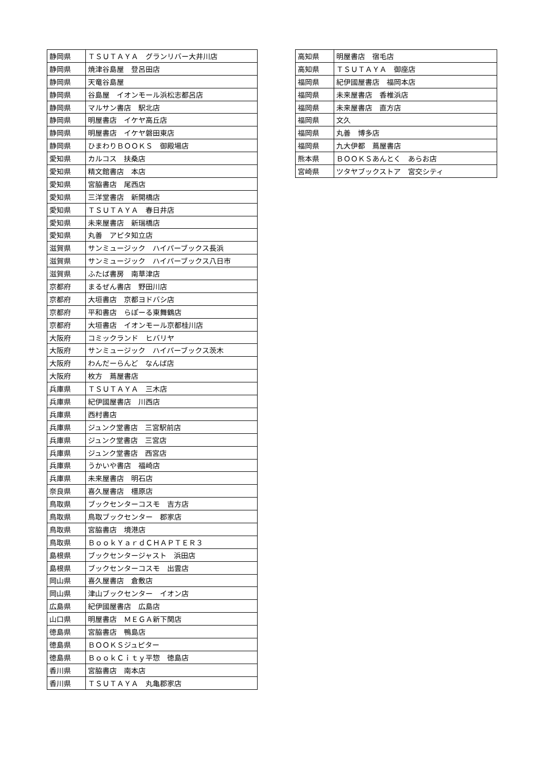| 静岡県 | ＴＳＵＴＡＹＡ グランリバー大井川店 |
| 静岡県 | 焼津谷島屋 登呂田店 |
| 静岡県 | 天竜谷島屋 |
| 静岡県 | 谷島屋 イオンモール浜松志都呂店 |
| 静岡県 | マルサン書店 駅北店 |
| 静岡県 | 明屋書店 イケヤ高丘店 |
| 静岡県 | 明屋書店 イケヤ磐田東店 |
| 静岡県 | ひまわりＢＯＯＫＳ 御殿場店 |
| 愛知県 | カルコス 扶桑店 |
| 愛知県 | 精文館書店 本店 |
| 愛知県 | 宮脇書店 尾西店 |
| 愛知県 | 三洋堂書店 新開橋店 |
| 愛知県 | ＴＳＵＴＡＹＡ 春日井店 |
| 愛知県 | 未来屋書店 新瑞橋店 |
| 愛知県 | 丸善 アピタ知立店 |
| 滋賀県 | サンミュージック ハイパーブックス長浜 |
| 滋賀県 | サンミュージック ハイパーブックス八日市 |
| 滋賀県 | ふたば書房 南草津店 |
| 京都府 | まるぜん書店 野田川店 |
| 京都府 | 大垣書店 京都ヨドバシ店 |
| 京都府 | 平和書店 らぽーる東舞鶴店 |
| 京都府 | 大垣書店 イオンモール京都桂川店 |
| 大阪府 | コミックランド ヒバリヤ |
| 大阪府 | サンミュージック ハイパーブックス茨木 |
| 大阪府 | わんだーらんど なんば店 |
| 大阪府 | 枚方 蔦屋書店 |
| 兵庫県 | ＴＳＵＴＡＹＡ 三木店 |
| 兵庫県 | 紀伊國屋書店 川西店 |
| 兵庫県 | 西村書店 |
| 兵庫県 | ジュンク堂書店 三宮駅前店 |
| 兵庫県 | ジュンク堂書店 三宮店 |
| 兵庫県 | ジュンク堂書店 西宮店 |
| 兵庫県 | うかいや書店 福崎店 |
| 兵庫県 | 未来屋書店 明石店 |
| 奈良県 | 喜久屋書店 橿原店 |
| 鳥取県 | ブックセンターコスモ 吉方店 |
| 鳥取県 | 鳥取ブックセンター 郡家店 |
| 鳥取県 | 宮脇書店 境港店 |
| 鳥取県 | ＢｏｏｋＹａｒｄＣＨＡＰＴＥＲ３ |
| 島根県 | ブックセンタージャスト 浜田店 |
| 島根県 | ブックセンターコスモ 出雲店 |
| 岡山県 | 喜久屋書店 倉敷店 |
| 岡山県 | 津山ブックセンター イオン店 |
| 広島県 | 紀伊國屋書店 広島店 |
| 山口県 | 明屋書店 ＭＥＧＡ新下関店 |
| 徳島県 | 宮脇書店 鴨島店 |
| 徳島県 | ＢＯＯＫＳジュピター |
| 徳島県 | ＢｏｏｋＣｉｔｙ平惣 徳島店 |
| 香川県 | 宮脇書店 南本店 |
| 香川県 | ＴＳＵＴＡＹＡ 丸亀郡家店 |
| 高知県 | 明屋書店 宿毛店 |
| 高知県 | ＴＳＵＴＡＹＡ 御座店 |
| 福岡県 | 紀伊國屋書店 福岡本店 |
| 福岡県 | 未来屋書店 香椎浜店 |
| 福岡県 | 未来屋書店 直方店 |
| 福岡県 | 文久 |
| 福岡県 | 丸善 博多店 |
| 福岡県 | 九大伊都 蔦屋書店 |
| 熊本県 | ＢＯＯＫＳあんとく あらお店 |
| 宮崎県 | ツタヤブックストア 宮交シティ |